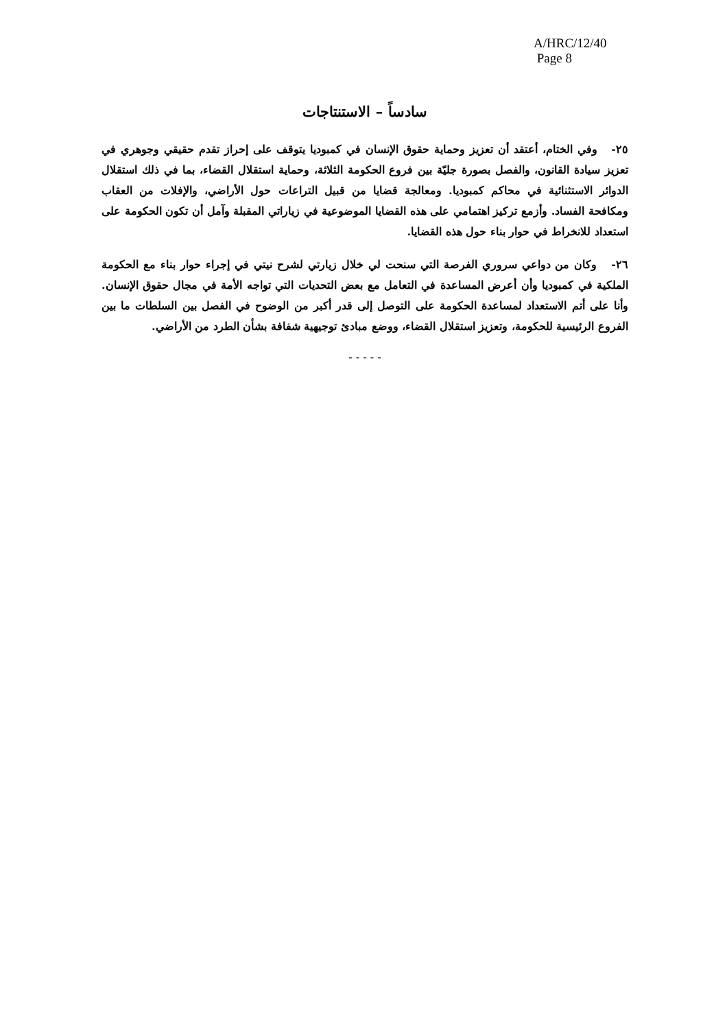A/HRC/12/40
Page 8
سادساً – الاستنتاجات
٢٥- وفي الختام، أعتقد أن تعزيز وحماية حقوق الإنسان في كمبوديا يتوقف على إحراز تقدم حقيقي وجوهري في تعزيز سيادة القانون، والفصل بصورة جليّة بين فروع الحكومة الثلاثة، وحماية استقلال القضاء، بما في ذلك استقلال الدوائر الاستثنائية في محاكم كمبوديا. ومعالجة قضايا من قبيل التراعات حول الأراضي، والإفلات من العقاب ومكافحة الفساد. وأزمع تركيز اهتمامي على هذه القضايا الموضوعية في زياراتي المقبلة وآمل أن تكون الحكومة على استعداد للانخراط في حوار بناء حول هذه القضايا.
٢٦- وكان من دواعي سروري الفرصة التي سنحت لي خلال زيارتي لشرح نيتي في إجراء حوار بناء مع الحكومة الملكية في كمبوديا وأن أعرض المساعدة في التعامل مع بعض التحديات التي تواجه الأمة في مجال حقوق الإنسان. وأنا على أتم الاستعداد لمساعدة الحكومة على التوصل إلى قدر أكبر من الوضوح في الفصل بين السلطات ما بين الفروع الرئيسية للحكومة، وتعزيز استقلال القضاء، ووضع مبادئ توجيهية شفافة بشأن الطرد من الأراضي.
- - - - -